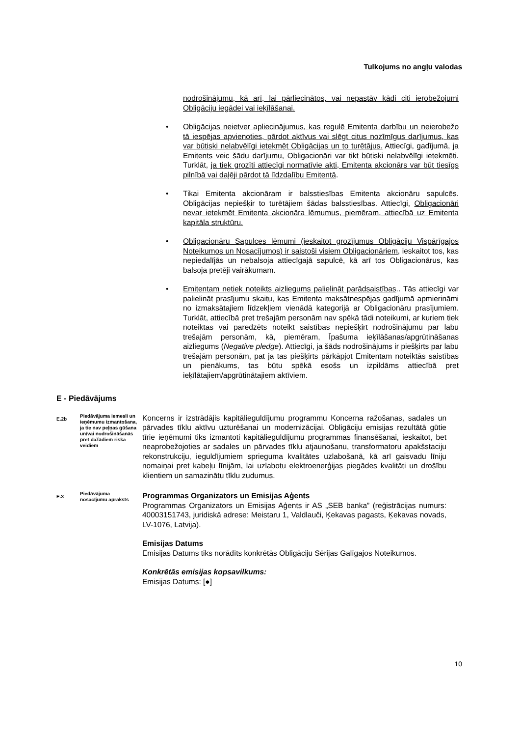Tulkojums no angļu valodas
nodrošinājumu, kā arī, lai pārliecinātos, vai nepastāv kādi citi ierobežojumi Obligāciju iegādei vai ieķīlāšanai.
• Obligācijas neietver apliecinājumus, kas regulē Emitenta darbību un neierobežo tā iespējas apvienoties, pārdot aktīvus vai slēgt citus nozīmīgus darījumus, kas var būtiski nelabvēlīgi ietekmēt Obligācijas un to turētājus. Attiecīgi, gadījumā, ja Emitents veic šādu darījumu, Obligacionāri var tikt būtiski nelabvēlīgi ietekmēti. Turklāt, ja tiek grozīti attiecīgi normatīvie akti, Emitenta akcionārs var būt tiesīgs pilnībā vai daļēji pārdot tā līdzdalību Emitentā.
• Tikai Emitenta akcionāram ir balsstiesības Emitenta akcionāru sapulcēs. Obligācijas nepiešķir to turētājiem šādas balsstiesības. Attiecīgi, Obligacionāri nevar ietekmēt Emitenta akcionāra lēmumus, piemēram, attiecībā uz Emitenta kapitāla struktūru.
• Obligacionāru Sapulces lēmumi (ieskaitot grozījumus Obligāciju Vispārīgajos Noteikumos un Nosacījumos) ir saistoši visiem Obligacionāriem, ieskaitot tos, kas nepiedalījās un nebalsoja attiecīgajā sapulcē, kā arī tos Obligacionārus, kas balsoja pretēji vairākumam.
• Emitentam netiek noteikts aizliegums palielināt parādsaistības.. Tās attiecīgi var palielināt prasījumu skaitu, kas Emitenta maksātnespējas gadījumā apmierināmi no izmaksātajiem līdzekļiem vienādā kategorijā ar Obligacionāru prasījumiem. Turklāt, attiecībā pret trešajām personām nav spēkā tādi noteikumi, ar kuriem tiek noteiktas vai paredzēts noteikt saistības nepiešķirt nodrošinājumu par labu trešajām personām, kā, piemēram, Īpašuma ieķīlāšanas/apgrūtināšanas aizliegums (Negative pledge). Attiecīgi, ja šāds nodrošinājums ir piešķirts par labu trešajām personām, pat ja tas piešķirts pārkāpjot Emitentam noteiktās saistības un pienākums, tas būtu spēkā esošs un izpildāms attiecībā pret ieķīlātajiem/apgrūtinātajiem aktīviem.
E - Piedāvājums
E.2b
Piedāvājuma iemesli un ieņēmumu izmantošana, ja tie nav peļņas gūšana un/vai nodrošināšanās pret dažādiem riska veidiem
Koncerns ir izstrādājis kapitālieguldījumu programmu Koncerna ražošanas, sadales un pārvades tīklu aktīvu uzturēšanai un modernizācijai. Obligāciju emisijas rezultātā gūtie tīrie ieņēmumi tiks izmantoti kapitālieguldījumu programmas finansēšanai, ieskaitot, bet neaprobežojoties ar sadales un pārvades tīklu atjaunošanu, transformatoru apakšstaciju rekonstrukciju, ieguldījumiem sprieguma kvalitātes uzlabošanā, kā arī gaisvadu līniju nomaiņai pret kabeļu līnijām, lai uzlabotu elektroenerģijas piegādes kvalitāti un drošību klientiem un samazinātu tīklu zudumus.
E.3
Piedāvājuma nosacījumu apraksts
Programmas Organizators un Emisijas Aģents
Programmas Organizators un Emisijas Aģents ir AS „SEB banka” (reģistrācijas numurs: 40003151743, juridiskā adrese: Meistaru 1, Valdlauči, Ķekavas pagasts, Ķekavas novads, LV-1076, Latvija).
Emisijas Datums
Emisijas Datums tiks norādīts konkrētās Obligāciju Sērijas Galīgajos Noteikumos.
Konkrētās emisijas kopsavilkums:
Emisijas Datums: [●]
10